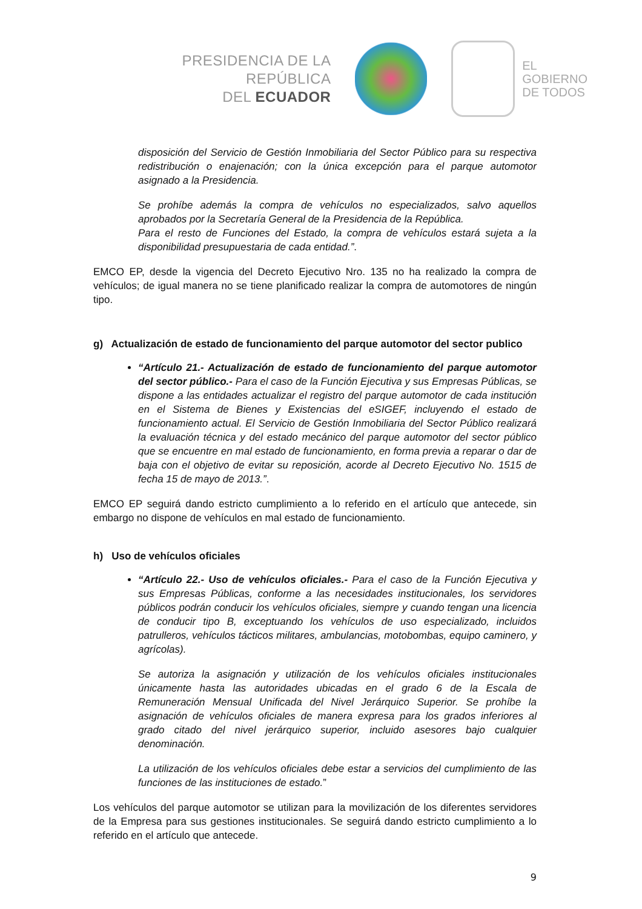PRESIDENCIA DE LA REPÚBLICA
DEL ECUADOR
EL
GOBIERNO
DE TODOS
disposición del Servicio de Gestión Inmobiliaria del Sector Público para su respectiva redistribución o enajenación; con la única excepción para el parque automotor asignado a la Presidencia.
Se prohíbe además la compra de vehículos no especializados, salvo aquellos aprobados por la Secretaría General de la Presidencia de la República.
Para el resto de Funciones del Estado, la compra de vehículos estará sujeta a la disponibilidad presupuestaria de cada entidad.”.
EMCO EP, desde la vigencia del Decreto Ejecutivo Nro. 135 no ha realizado la compra de vehículos; de igual manera no se tiene planificado realizar la compra de automotores de ningún tipo.
g) Actualización de estado de funcionamiento del parque automotor del sector publico
“Artículo 21.- Actualización de estado de funcionamiento del parque automotor del sector público.- Para el caso de la Función Ejecutiva y sus Empresas Públicas, se dispone a las entidades actualizar el registro del parque automotor de cada institución en el Sistema de Bienes y Existencias del eSIGEF, incluyendo el estado de funcionamiento actual. El Servicio de Gestión Inmobiliaria del Sector Público realizará la evaluación técnica y del estado mecánico del parque automotor del sector público que se encuentre en mal estado de funcionamiento, en forma previa a reparar o dar de baja con el objetivo de evitar su reposición, acorde al Decreto Ejecutivo No. 1515 de fecha 15 de mayo de 2013.”.
EMCO EP seguirá dando estricto cumplimiento a lo referido en el artículo que antecede, sin embargo no dispone de vehículos en mal estado de funcionamiento.
h) Uso de vehículos oficiales
“Artículo 22.- Uso de vehículos oficiales.- Para el caso de la Función Ejecutiva y sus Empresas Públicas, conforme a las necesidades institucionales, los servidores públicos podrán conducir los vehículos oficiales, siempre y cuando tengan una licencia de conducir tipo B, exceptuando los vehículos de uso especializado, incluidos patrulleros, vehículos tácticos militares, ambulancias, motobombas, equipo caminero, y agrícolas).
Se autoriza la asignación y utilización de los vehículos oficiales institucionales únicamente hasta las autoridades ubicadas en el grado 6 de la Escala de Remuneración Mensual Unificada del Nivel Jerárquico Superior. Se prohíbe la asignación de vehículos oficiales de manera expresa para los grados inferiores al grado citado del nivel jerárquico superior, incluido asesores bajo cualquier denominación.
La utilización de los vehículos oficiales debe estar a servicios del cumplimiento de las funciones de las instituciones de estado.”
Los vehículos del parque automotor se utilizan para la movilización de los diferentes servidores de la Empresa para sus gestiones institucionales. Se seguirá dando estricto cumplimiento a lo referido en el artículo que antecede.
9